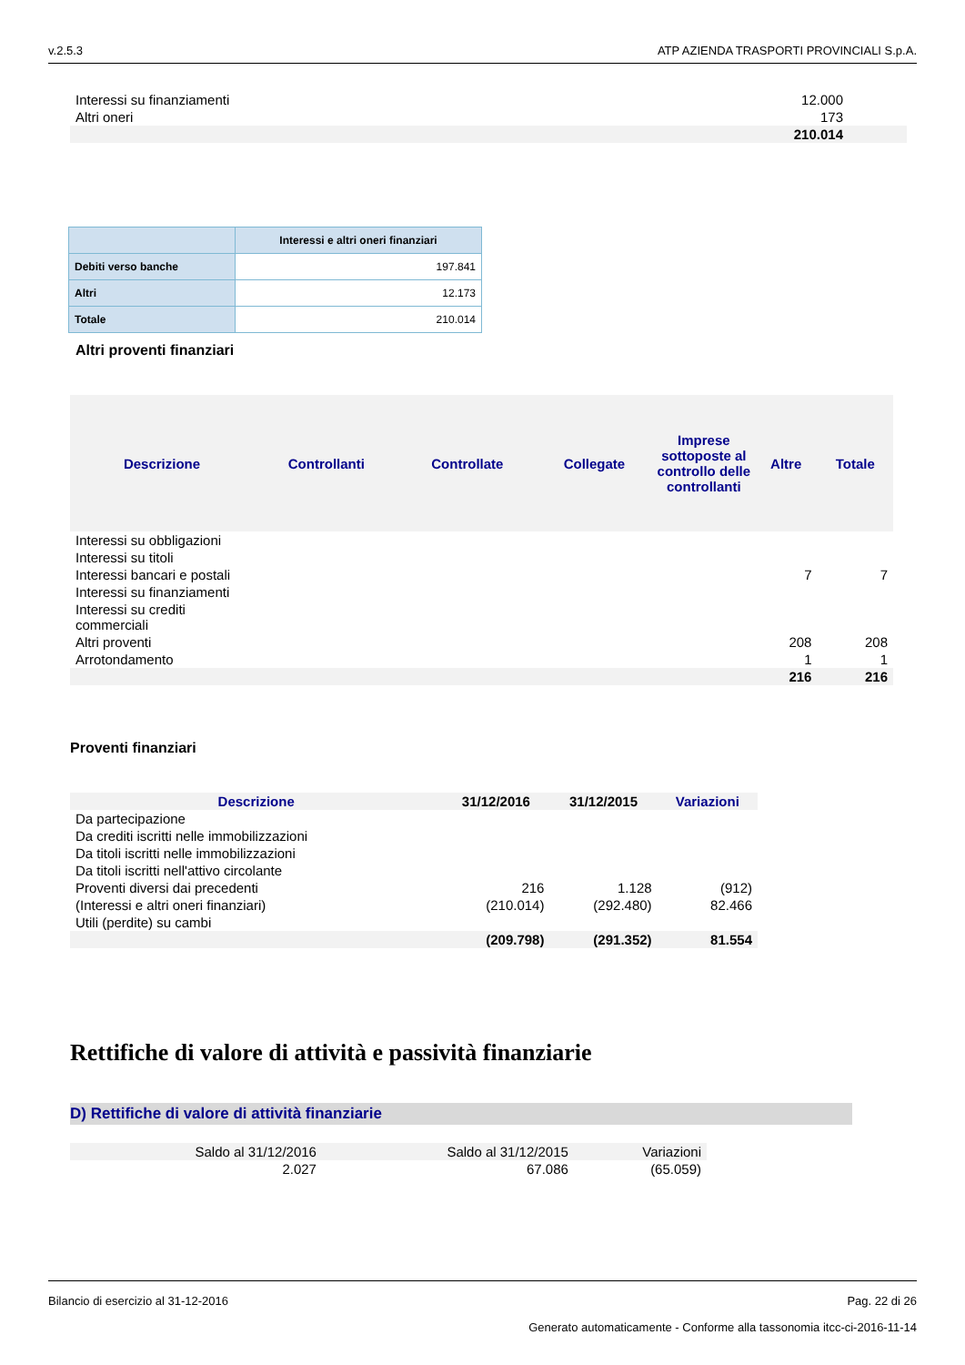v.2.5.3 ATP AZIENDA TRASPORTI PROVINCIALI S.p.A.
| Interessi su finanziamenti | 12.000 |
| Altri oneri | 173 |
| | 210.014 |
| | Interessi e altri oneri finanziari |
| --- | --- |
| Debiti verso banche | 197.841 |
| Altri | 12.173 |
| Totale | 210.014 |
Altri proventi finanziari
| Descrizione | Controllanti | Controllate | Collegate | Imprese sottoposte al controllo delle controllanti | Altre | Totale |
| --- | --- | --- | --- | --- | --- | --- |
| Interessi su obbligazioni | | | | | | |
| Interessi su titoli | | | | | | |
| Interessi bancari e postali | | | | | 7 | 7 |
| Interessi su finanziamenti | | | | | | |
| Interessi su crediti commerciali | | | | | | |
| Altri proventi | | | | | 208 | 208 |
| Arrotondamento | | | | | 1 | 1 |
| | | | | | 216 | 216 |
Proventi finanziari
| Descrizione | 31/12/2016 | 31/12/2015 | Variazioni |
| --- | --- | --- | --- |
| Da partecipazione | | | |
| Da crediti iscritti nelle immobilizzazioni | | | |
| Da titoli iscritti nelle immobilizzazioni | | | |
| Da titoli iscritti nell'attivo circolante | | | |
| Proventi diversi dai precedenti | 216 | 1.128 | (912) |
| (Interessi e altri oneri finanziari) | (210.014) | (292.480) | 82.466 |
| Utili (perdite) su cambi | | | |
| | (209.798) | (291.352) | 81.554 |
Rettifiche di valore di attività e passività finanziarie
D) Rettifiche di valore di attività finanziarie
| Saldo al 31/12/2016 | Saldo al 31/12/2015 | Variazioni |
| 2.027 | 67.086 | (65.059) |
Bilancio di esercizio al 31-12-2016 Pag. 22 di 26
Generato automaticamente - Conforme alla tassonomia itcc-ci-2016-11-14